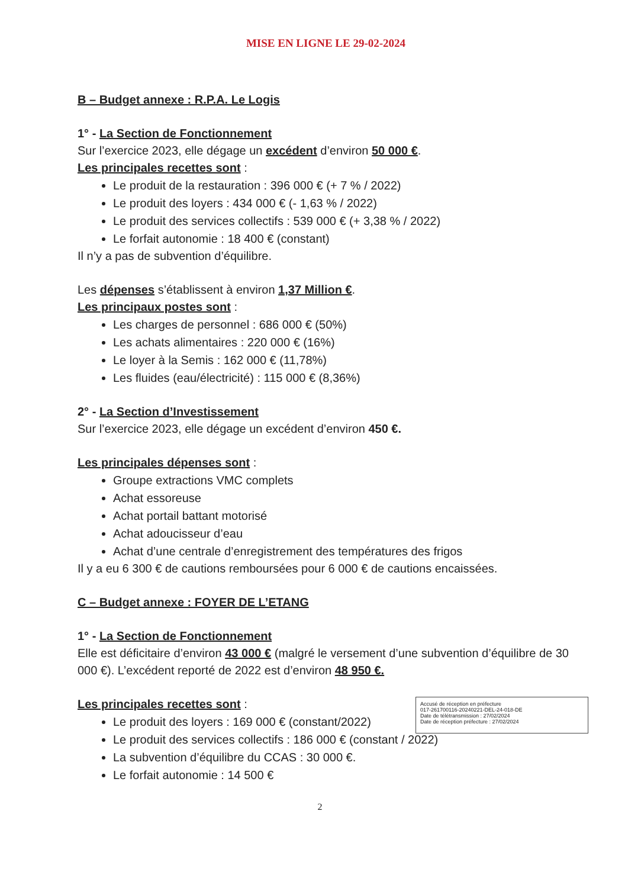MISE EN LIGNE LE 29-02-2024
B – Budget annexe : R.P.A. Le Logis
1° - La Section de Fonctionnement
Sur l’exercice 2023, elle dégage un excédent d’environ 50 000 €.
Les principales recettes sont :
Le produit de la restauration : 396 000 € (+ 7 % / 2022)
Le produit des loyers : 434 000 € (- 1,63 % / 2022)
Le produit des services collectifs : 539 000 € (+ 3,38 % / 2022)
Le forfait autonomie : 18 400 € (constant)
Il n’y a pas de subvention d’équilibre.
Les dépenses s’établissent à environ 1,37 Million €.
Les principaux postes sont :
Les charges de personnel : 686 000 € (50%)
Les achats alimentaires : 220 000 € (16%)
Le loyer à la Semis : 162 000 € (11,78%)
Les fluides (eau/électricité) : 115 000 € (8,36%)
2° - La Section d’Investissement
Sur l’exercice 2023, elle dégage un excédent d’environ 450 €.
Les principales dépenses sont :
Groupe extractions VMC complets
Achat essoreuse
Achat portail battant motorisé
Achat adoucisseur d’eau
Achat d’une centrale d’enregistrement des températures des frigos
Il y a eu 6 300 € de cautions remboursées pour 6 000 € de cautions encaissées.
C – Budget annexe : FOYER DE L’ETANG
1° - La Section de Fonctionnement
Elle est déficitaire d’environ 43 000 € (malgré le versement d’une subvention d’équilibre de 30 000 €). L’excédent reporté de 2022 est d’environ 48 950 €.
Les principales recettes sont :
Le produit des loyers : 169 000 € (constant/2022)
Le produit des services collectifs : 186 000 € (constant / 2022)
La subvention d’équilibre du CCAS : 30 000 €.
Le forfait autonomie : 14 500 €
2
Accusé de réception en préfecture
017-261700116-20240221-DEL-24-018-DE
Date de télétransmission : 27/02/2024
Date de réception préfecture : 27/02/2024